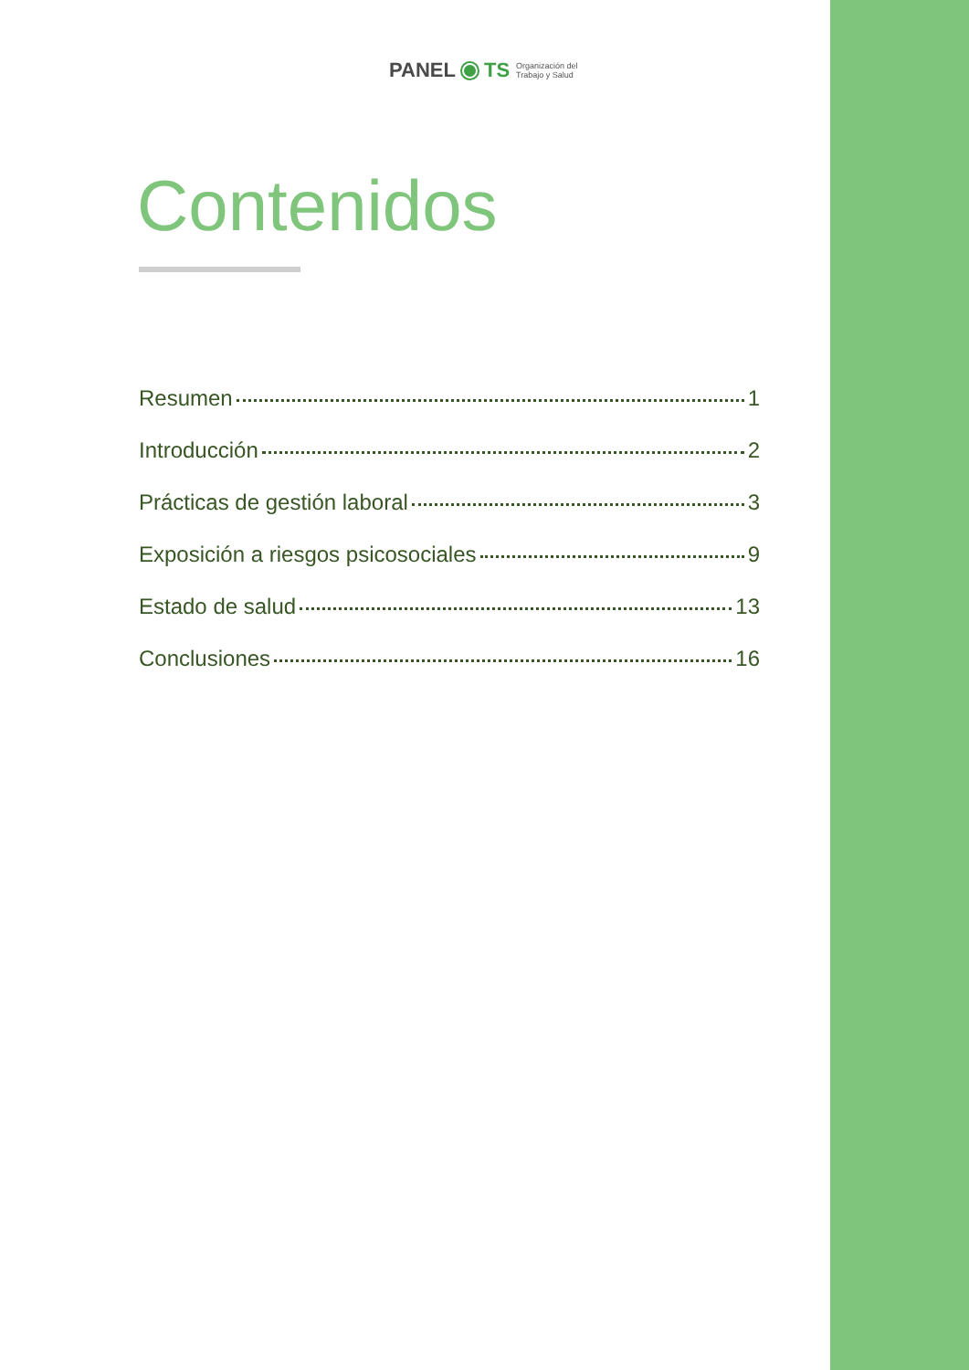PANEL TS Organización del
Trabajo y Salud
Contenidos
Resumen 1
Introducción 2
Prácticas de gestión laboral 3
Exposición a riesgos psicosociales 9
Estado de salud 13
Conclusiones 16